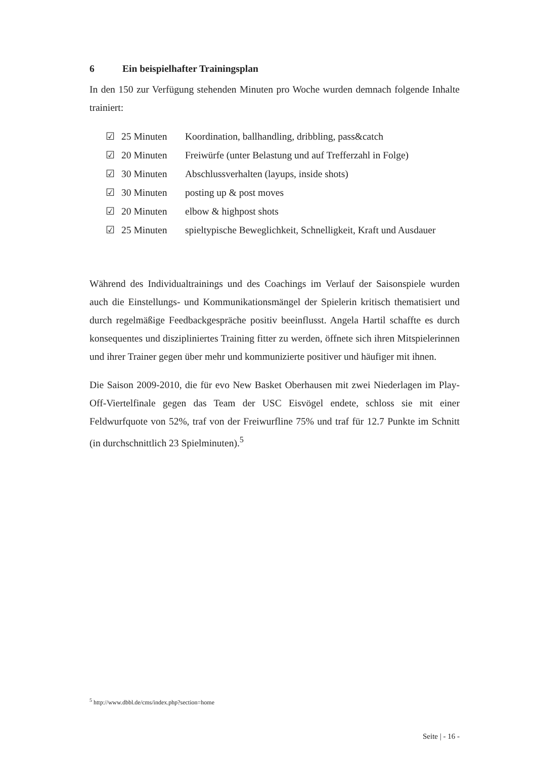6 Ein beispielhafter Trainingsplan
In den 150 zur Verfügung stehenden Minuten pro Woche wurden demnach folgende Inhalte trainiert:
☑ 25 Minuten Koordination, ballhandling, dribbling, pass&catch
☑ 20 Minuten Freiwürfe (unter Belastung und auf Trefferzahl in Folge)
☑ 30 Minuten Abschlussverhalten (layups, inside shots)
☑ 30 Minuten posting up & post moves
☑ 20 Minuten elbow & highpost shots
☑ 25 Minuten spieltypische Beweglichkeit, Schnelligkeit, Kraft und Ausdauer
Während des Individualtrainings und des Coachings im Verlauf der Saisonspiele wurden auch die Einstellungs- und Kommunikationsmängel der Spielerin kritisch thematisiert und durch regelmäßige Feedbackgespräche positiv beeinflusst. Angela Hartil schaffte es durch konsequentes und diszipliniertes Training fitter zu werden, öffnete sich ihren Mitspielerinnen und ihrer Trainer gegen über mehr und kommunizierte positiver und häufiger mit ihnen.
Die Saison 2009-2010, die für evo New Basket Oberhausen mit zwei Niederlagen im Play-Off-Viertelfinale gegen das Team der USC Eisvögel endete, schloss sie mit einer Feldwurfquote von 52%, traf von der Freiwurfline 75% und traf für 12.7 Punkte im Schnitt (in durchschnittlich 23 Spielminuten).<sup>5</sup>
<sup>5</sup> http://www.dbbl.de/cms/index.php?section=home
Seite | - 16 -